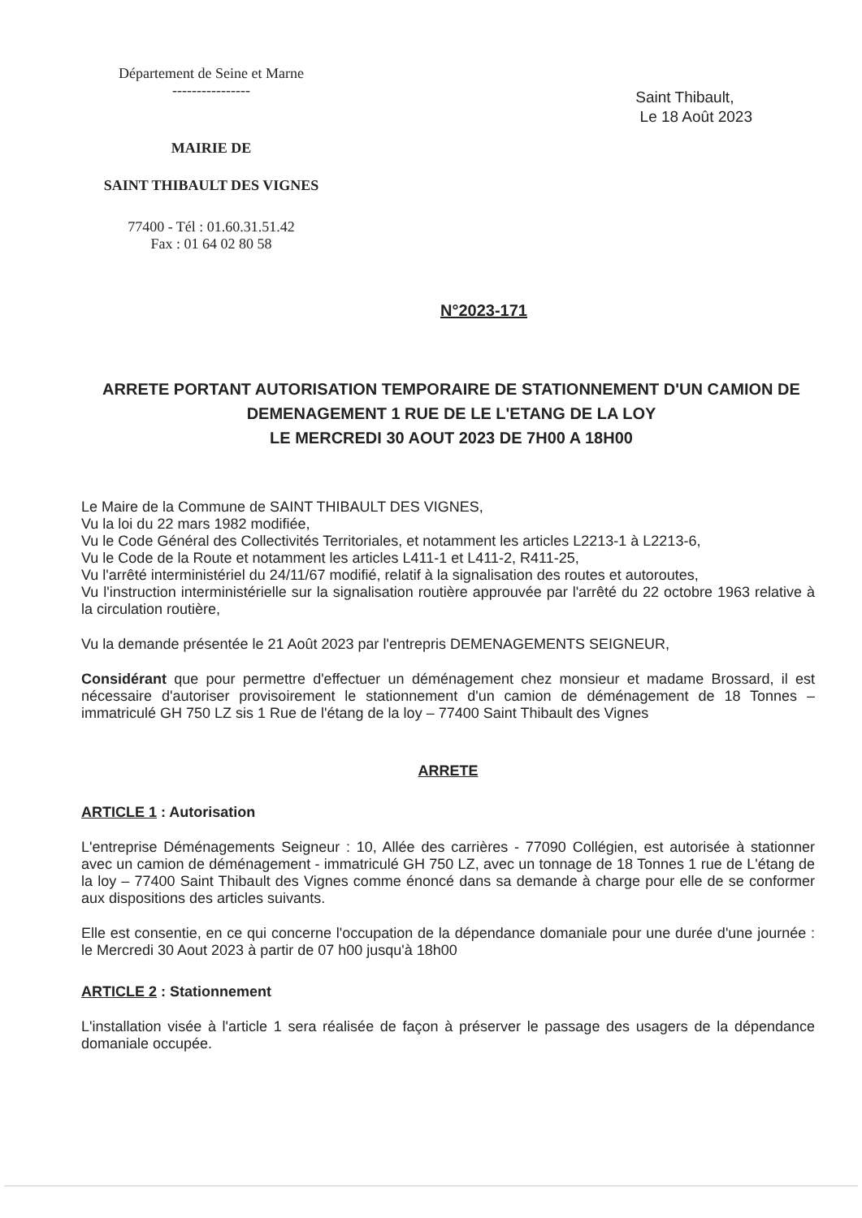Département de Seine et Marne
----------------
MAIRIE DE
SAINT THIBAULT DES VIGNES
77400 - Tél : 01.60.31.51.42
Fax : 01 64 02 80 58
Saint Thibault,
Le 18 Août 2023
N°2023-171
ARRETE PORTANT AUTORISATION TEMPORAIRE DE STATIONNEMENT D'UN CAMION DE DEMENAGEMENT 1 RUE DE LE L'ETANG DE LA LOY
LE MERCREDI 30 AOUT 2023 DE 7H00 A 18H00
Le Maire de la Commune de SAINT THIBAULT DES VIGNES,
Vu la loi du 22 mars 1982 modifiée,
Vu le Code Général des Collectivités Territoriales, et notamment les articles L2213-1 à L2213-6,
Vu le Code de la Route et notamment les articles L411-1 et L411-2, R411-25,
Vu l'arrêté interministériel du 24/11/67 modifié, relatif à la signalisation des routes et autoroutes,
Vu l'instruction interministérielle sur la signalisation routière approuvée par l'arrêté du 22 octobre 1963 relative à la circulation routière,
Vu la demande présentée le 21 Août 2023 par l'entrepris DEMENAGEMENTS SEIGNEUR,
Considérant que pour permettre d'effectuer un déménagement chez monsieur et madame Brossard, il est nécessaire d'autoriser provisoirement le stationnement d'un camion de déménagement de 18 Tonnes – immatriculé GH 750 LZ sis 1 Rue de l'étang de la loy – 77400 Saint Thibault des Vignes
ARRETE
ARTICLE 1 : Autorisation
L'entreprise Déménagements Seigneur : 10, Allée des carrières - 77090 Collégien, est autorisée à stationner avec un camion de déménagement - immatriculé GH 750 LZ, avec un tonnage de 18 Tonnes 1 rue de L'étang de la loy – 77400 Saint Thibault des Vignes comme énoncé dans sa demande à charge pour elle de se conformer aux dispositions des articles suivants.
Elle est consentie, en ce qui concerne l'occupation de la dépendance domaniale pour une durée d'une journée : le Mercredi 30 Aout 2023 à partir de 07 h00 jusqu'à 18h00
ARTICLE 2 : Stationnement
L'installation visée à l'article 1 sera réalisée de façon à préserver le passage des usagers de la dépendance domaniale occupée.